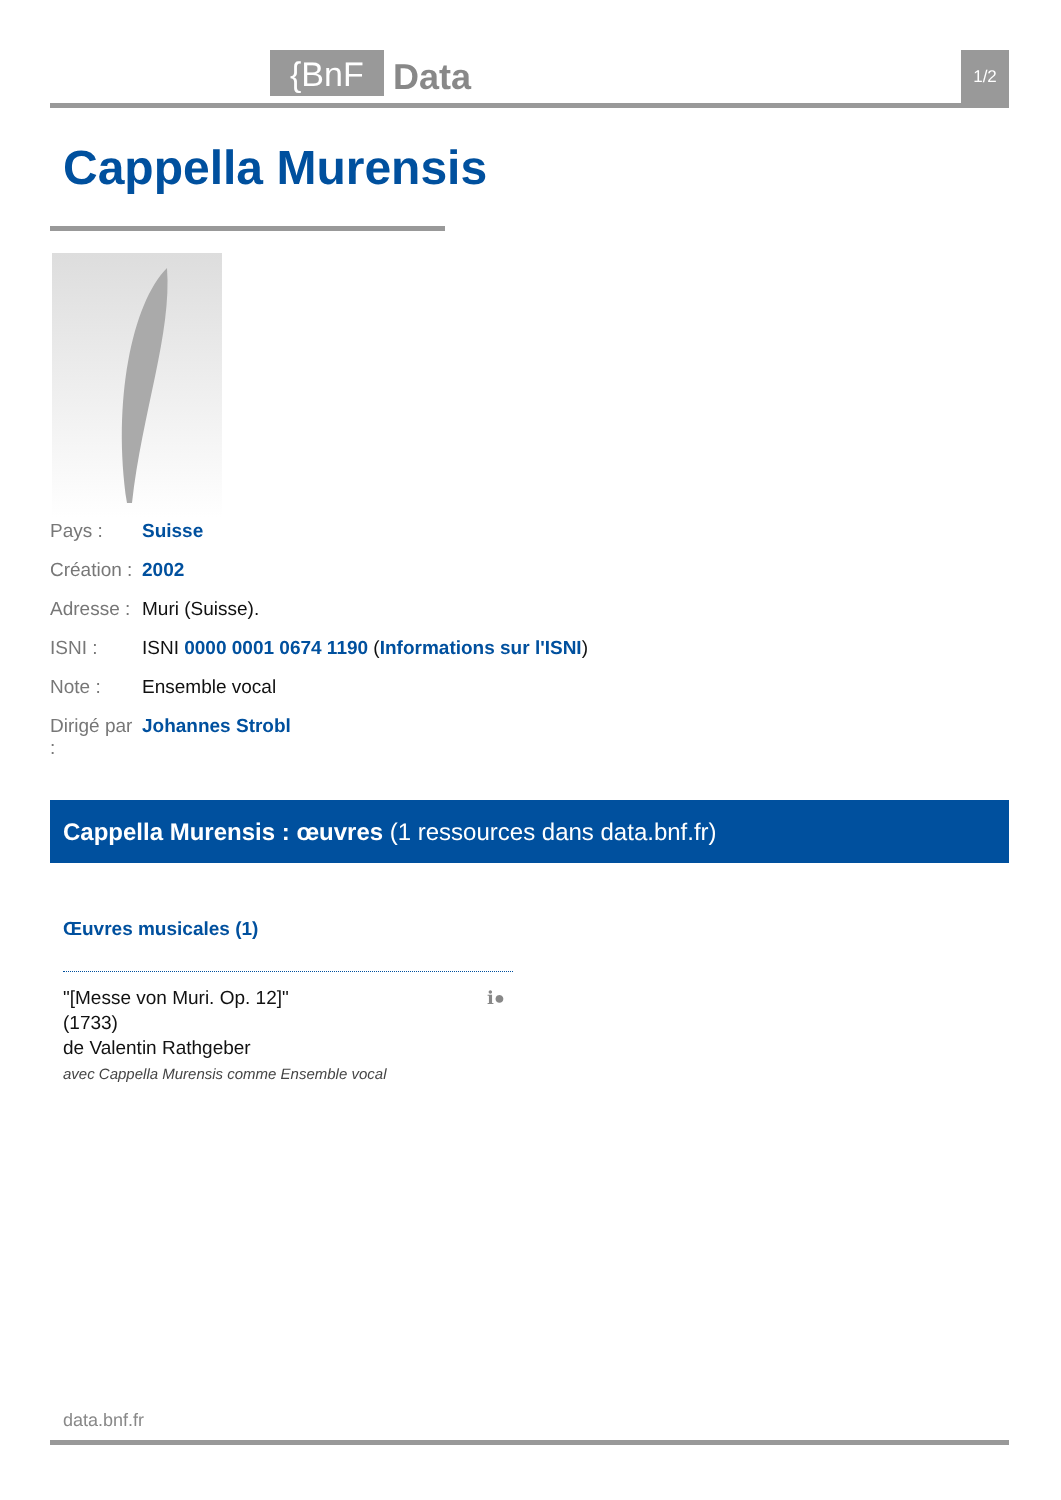{BnF Data 1/2
Cappella Murensis
Pays : Suisse
Création : 2002
Adresse : Muri (Suisse).
ISNI : ISNI 0000 0001 0674 1190 (Informations sur l'ISNI)
Note : Ensemble vocal
Dirigé par : Johannes Strobl
Cappella Murensis : œuvres (1 ressources dans data.bnf.fr)
Œuvres musicales (1)
"[Messe von Muri. Op. 12]"
(1733)
de Valentin Rathgeber
avec Cappella Murensis comme Ensemble vocal
ℹ●
data.bnf.fr